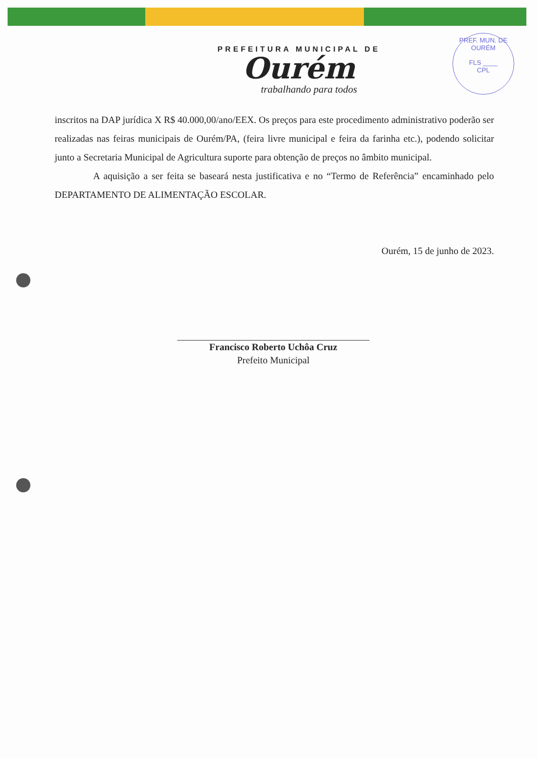PREFEITURA MUNICIPAL DE
Ourém
trabalhando para todos
PREF. MUN. DE OURÉM
FLS ____
CPL
inscritos na DAP jurídica X R$ 40.000,00/ano/EEX. Os preços para este procedimento administrativo poderão ser realizadas nas feiras municipais de Ourém/PA, (feira livre municipal e feira da farinha etc.), podendo solicitar junto a Secretaria Municipal de Agricultura suporte para obtenção de preços no âmbito municipal.
A aquisição a ser feita se baseará nesta justificativa e no “Termo de Referência” encaminhado pelo DEPARTAMENTO DE ALIMENTAÇÃO ESCOLAR.
Ourém, 15 de junho de 2023.
Francisco Roberto Uchôa Cruz
Prefeito Municipal